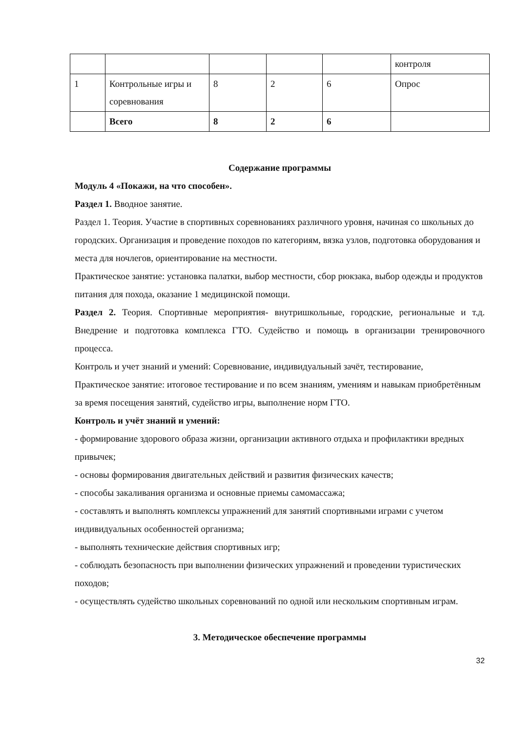| | | | | | контроля |
| 1 | Контрольные игры и соревнования | 8 | 2 | 6 | Опрос |
| | Всего | 8 | 2 | 6 | |
Содержание программы
Модуль 4 «Покажи, на что способен».
Раздел 1. Вводное занятие.
Раздел 1. Теория. Участие в спортивных соревнованиях различного уровня, начиная со школьных до городских. Организация и проведение походов по категориям, вязка узлов, подготовка оборудования и места для ночлегов, ориентирование на местности.
Практическое занятие: установка палатки, выбор местности, сбор рюкзака, выбор одежды и продуктов питания для похода, оказание 1 медицинской помощи.
Раздел 2. Теория. Спортивные мероприятия- внутришкольные, городские, региональные и т.д. Внедрение и подготовка комплекса ГТО. Судейство и помощь в организации тренировочного процесса.
Контроль и учет знаний и умений: Соревнование, индивидуальный зачёт, тестирование,
Практическое занятие: итоговое тестирование и по всем знаниям, умениям и навыкам приобретённым за время посещения занятий, судейство игры, выполнение норм ГТО.
Контроль и учёт знаний и умений:
- формирование здорового образа жизни, организации активного отдыха и профилактики вредных привычек;
- основы формирования двигательных действий и развития физических качеств;
- способы закаливания организма и основные приемы самомассажа;
- составлять и выполнять комплексы упражнений для занятий спортивными играми с учетом индивидуальных особенностей организма;
- выполнять технические действия спортивных игр;
- соблюдать безопасность при выполнении физических упражнений и проведении туристических походов;
- осуществлять судейство школьных соревнований по одной или нескольким спортивным играм.
3. Методическое обеспечение программы
32